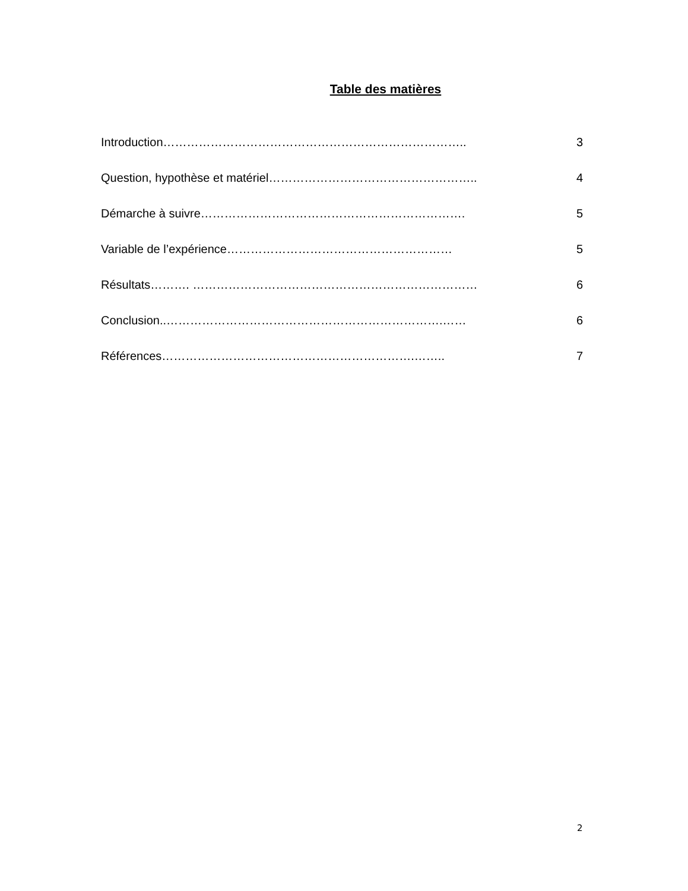Table des matières
Introduction………………………………………………………………….. 3
Question, hypothèse et matériel…………………………………………….. 4
Démarche à suivre…………………………………………………………. 5
Variable de l’expérience………………………………………………… 5
Résultats………. ……………………………………………………………… 6
Conclusion..…………………………………………………………….…… 6
Références……………………………………………………….…….. 7
2